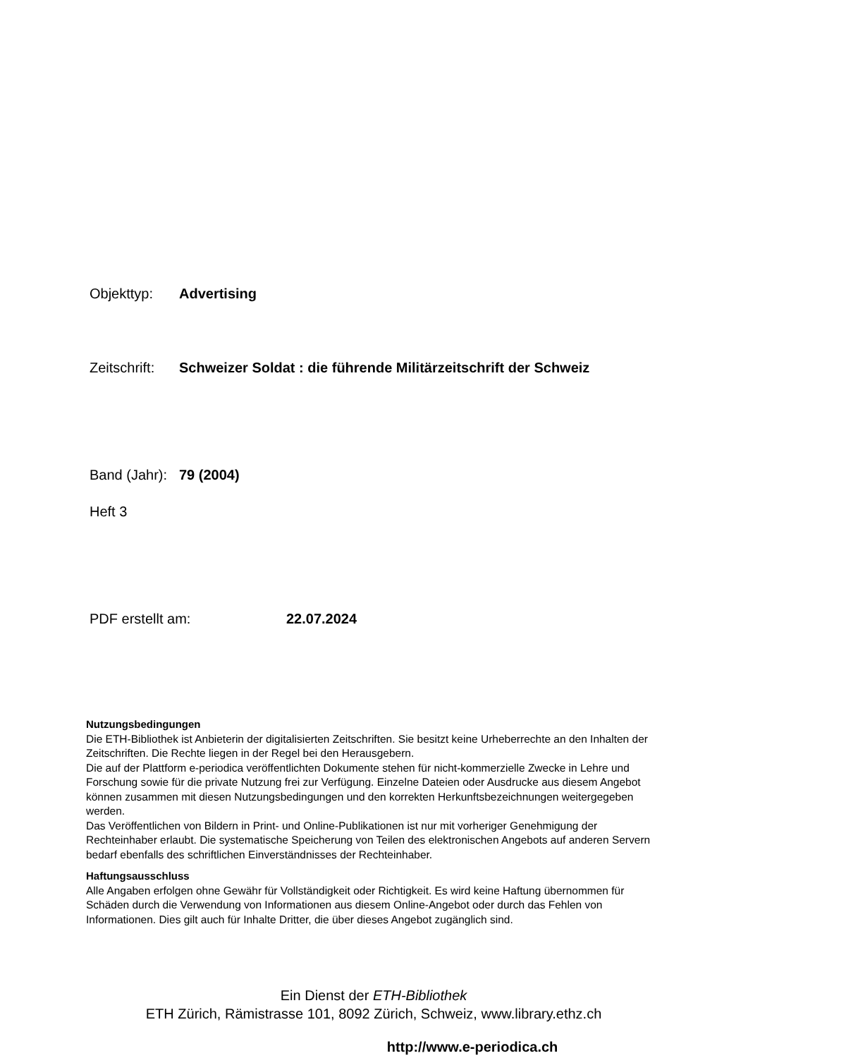Objekttyp: Advertising
Zeitschrift: Schweizer Soldat : die führende Militärzeitschrift der Schweiz
Band (Jahr): 79 (2004)
Heft 3
PDF erstellt am: 22.07.2024
Nutzungsbedingungen
Die ETH-Bibliothek ist Anbieterin der digitalisierten Zeitschriften. Sie besitzt keine Urheberrechte an den Inhalten der Zeitschriften. Die Rechte liegen in der Regel bei den Herausgebern.
Die auf der Plattform e-periodica veröffentlichten Dokumente stehen für nicht-kommerzielle Zwecke in Lehre und Forschung sowie für die private Nutzung frei zur Verfügung. Einzelne Dateien oder Ausdrucke aus diesem Angebot können zusammen mit diesen Nutzungsbedingungen und den korrekten Herkunftsbezeichnungen weitergegeben werden.
Das Veröffentlichen von Bildern in Print- und Online-Publikationen ist nur mit vorheriger Genehmigung der Rechteinhaber erlaubt. Die systematische Speicherung von Teilen des elektronischen Angebots auf anderen Servern bedarf ebenfalls des schriftlichen Einverständnisses der Rechteinhaber.
Haftungsausschluss
Alle Angaben erfolgen ohne Gewähr für Vollständigkeit oder Richtigkeit. Es wird keine Haftung übernommen für Schäden durch die Verwendung von Informationen aus diesem Online-Angebot oder durch das Fehlen von Informationen. Dies gilt auch für Inhalte Dritter, die über dieses Angebot zugänglich sind.
Ein Dienst der ETH-Bibliothek
ETH Zürich, Rämistrasse 101, 8092 Zürich, Schweiz, www.library.ethz.ch
http://www.e-periodica.ch